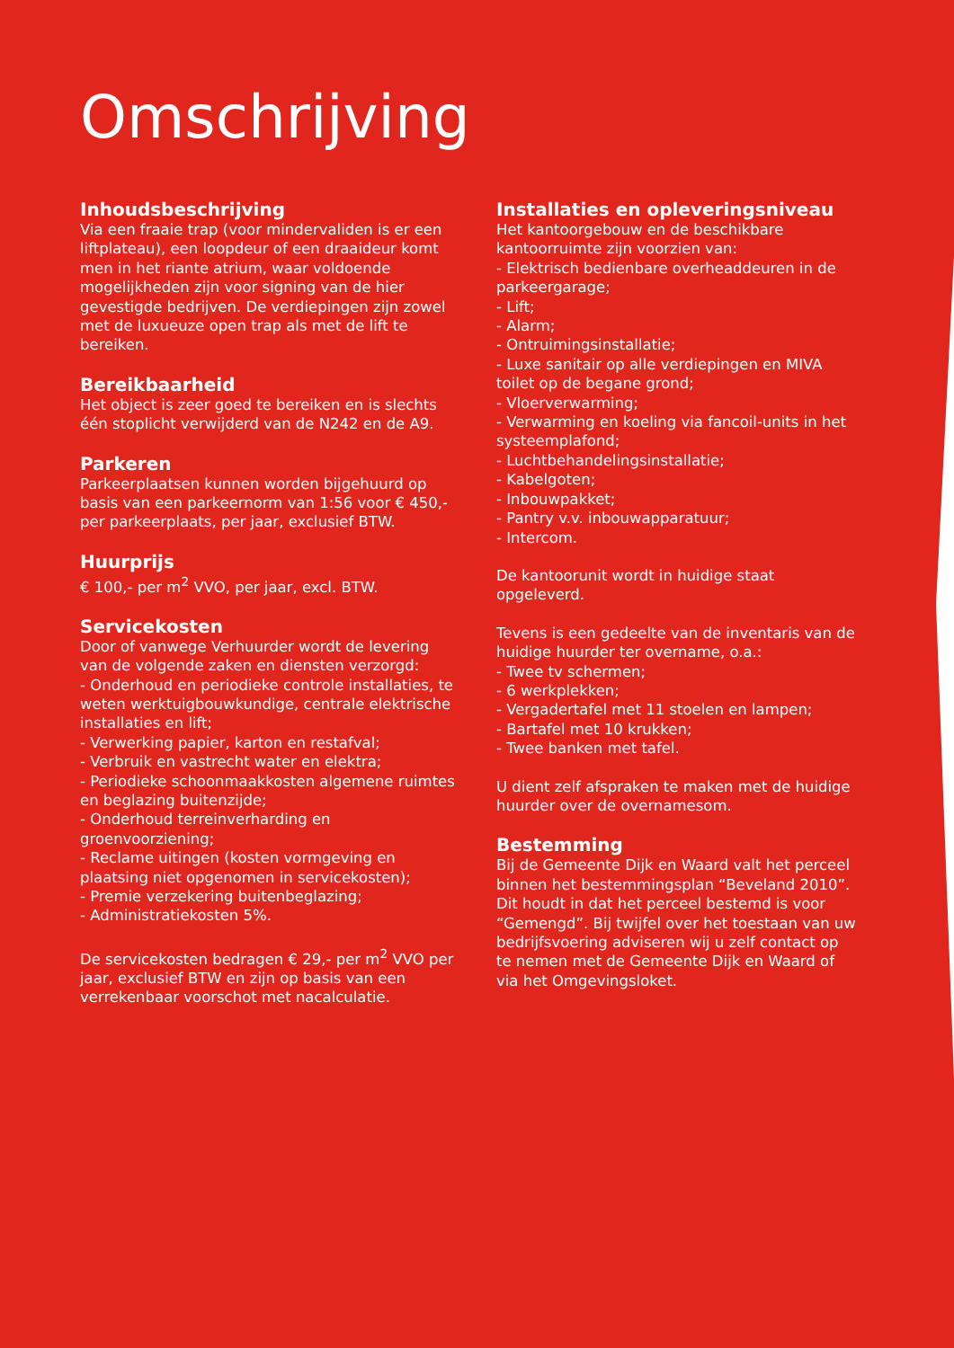Omschrijving
Inhoudsbeschrijving
Via een fraaie trap (voor mindervaliden is er een liftplateau), een loopdeur of een draaideur komt men in het riante atrium, waar voldoende mogelijkheden zijn voor signing van de hier gevestigde bedrijven. De verdiepingen zijn zowel met de luxueuze open trap als met de lift te bereiken.
Bereikbaarheid
Het object is zeer goed te bereiken en is slechts één stoplicht verwijderd van de N242 en de A9.
Parkeren
Parkeerplaatsen kunnen worden bijgehuurd op basis van een parkeernorm van 1:56 voor € 450,- per parkeerplaats, per jaar, exclusief BTW.
Huurprijs
€ 100,- per m<sup>2</sup> VVO, per jaar, excl. BTW.
Servicekosten
Door of vanwege Verhuurder wordt de levering van de volgende zaken en diensten verzorgd:
- Onderhoud en periodieke controle installaties, te weten werktuigbouwkundige, centrale elektrische installaties en lift;
- Verwerking papier, karton en restafval;
- Verbruik en vastrecht water en elektra;
- Periodieke schoonmaakkosten algemene ruimtes en beglazing buitenzijde;
- Onderhoud terreinverharding en groenvoorziening;
- Reclame uitingen (kosten vormgeving en plaatsing niet opgenomen in servicekosten);
- Premie verzekering buitenbeglazing;
- Administratiekosten 5%.
De servicekosten bedragen € 29,- per m<sup>2</sup> VVO per jaar, exclusief BTW en zijn op basis van een verrekenbaar voorschot met nacalculatie.
Installaties en opleveringsniveau
Het kantoorgebouw en de beschikbare kantoorruimte zijn voorzien van:
- Elektrisch bedienbare overheaddeuren in de parkeergarage;
- Lift;
- Alarm;
- Ontruimingsinstallatie;
- Luxe sanitair op alle verdiepingen en MIVA toilet op de begane grond;
- Vloerverwarming;
- Verwarming en koeling via fancoil-units in het systeemplafond;
- Luchtbehandelingsinstallatie;
- Kabelgoten;
- Inbouwpakket;
- Pantry v.v. inbouwapparatuur;
- Intercom.
De kantoorunit wordt in huidige staat opgeleverd.
Tevens is een gedeelte van de inventaris van de huidige huurder ter overname, o.a.:
- Twee tv schermen;
- 6 werkplekken;
- Vergadertafel met 11 stoelen en lampen;
- Bartafel met 10 krukken;
- Twee banken met tafel.
U dient zelf afspraken te maken met de huidige huurder over de overnamesom.
Bestemming
Bij de Gemeente Dijk en Waard valt het perceel binnen het bestemmingsplan “Beveland 2010”. Dit houdt in dat het perceel bestemd is voor “Gemengd”. Bij twijfel over het toestaan van uw bedrijfsvoering adviseren wij u zelf contact op te nemen met de Gemeente Dijk en Waard of via het Omgevingsloket.